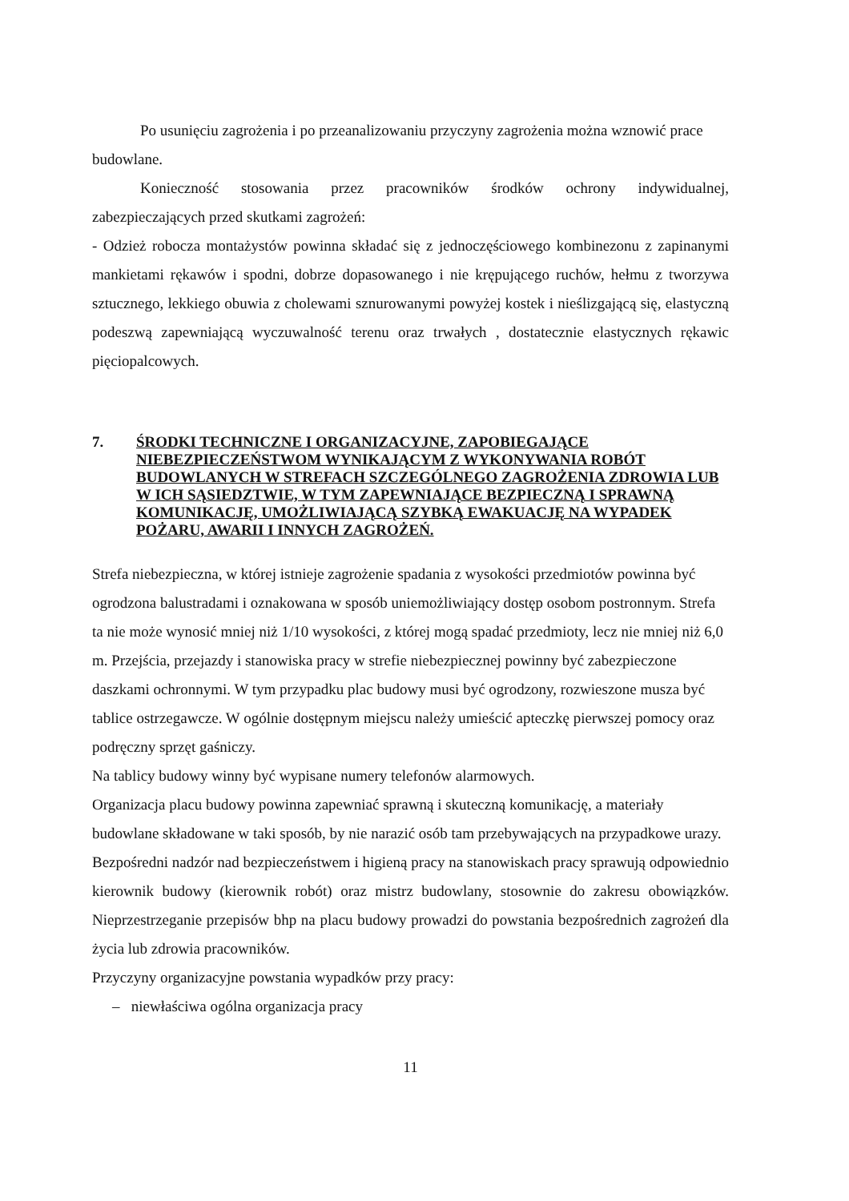Po usunięciu zagrożenia i po przeanalizowaniu przyczyny zagrożenia można wznowić prace budowlane.
Konieczność stosowania przez pracowników środków ochrony indywidualnej, zabezpieczających przed skutkami zagrożeń:
- Odzież robocza montażystów powinna składać się z jednoczęściowego kombinezonu z zapinanymi mankietami rękawów i spodni, dobrze dopasowanego i nie krępującego ruchów, hełmu z tworzywa sztucznego, lekkiego obuwia z cholewami sznurowanymi powyżej kostek i nieślizgającą się, elastyczną podeszwą zapewniającą wyczuwalność terenu oraz trwałych , dostatecznie elastycznych rękawic pięciopalcowych.
7. ŚRODKI TECHNICZNE I ORGANIZACYJNE, ZAPOBIEGAJĄCE NIEBEZPIECZEŃSTWOM WYNIKAJĄCYM Z WYKONYWANIA ROBÓT BUDOWLANYCH W STREFACH SZCZEGÓLNEGO ZAGROŻENIA ZDROWIA LUB W ICH SĄSIEDZTWIE, W TYM ZAPEWNIAJĄCE BEZPIECZNĄ I SPRAWNĄ KOMUNIKACJĘ, UMOŻLIWIAJĄCĄ SZYBKĄ EWAKUACJĘ NA WYPADEK POŻARU, AWARII I INNYCH ZAGROŻEŃ.
Strefa niebezpieczna, w której istnieje zagrożenie spadania z wysokości przedmiotów powinna być ogrodzona balustradami i oznakowana w sposób uniemożliwiający dostęp osobom postronnym. Strefa ta nie może wynosić mniej niż 1/10 wysokości, z której mogą spadać przedmioty, lecz nie mniej niż 6,0 m. Przejścia, przejazdy i stanowiska pracy w strefie niebezpiecznej powinny być zabezpieczone daszkami ochronnymi. W tym przypadku plac budowy musi być ogrodzony, rozwieszone musza być tablice ostrzegawcze. W ogólnie dostępnym miejscu należy umieścić apteczkę pierwszej pomocy oraz podręczny sprzęt gaśniczy.
Na tablicy budowy winny być wypisane numery telefonów alarmowych.
Organizacja placu budowy powinna zapewniać sprawną i skuteczną komunikację, a materiały budowlane składowane w taki sposób, by nie narazić osób tam przebywających na przypadkowe urazy.
Bezpośredni nadzór nad bezpieczeństwem i higieną pracy na stanowiskach pracy sprawują odpowiednio kierownik budowy (kierownik robót) oraz mistrz budowlany, stosownie do zakresu obowiązków. Nieprzestrzeganie przepisów bhp na placu budowy prowadzi do powstania bezpośrednich zagrożeń dla życia lub zdrowia pracowników.
Przyczyny organizacyjne powstania wypadków przy pracy:
– niewłaściwa ogólna organizacja pracy
11